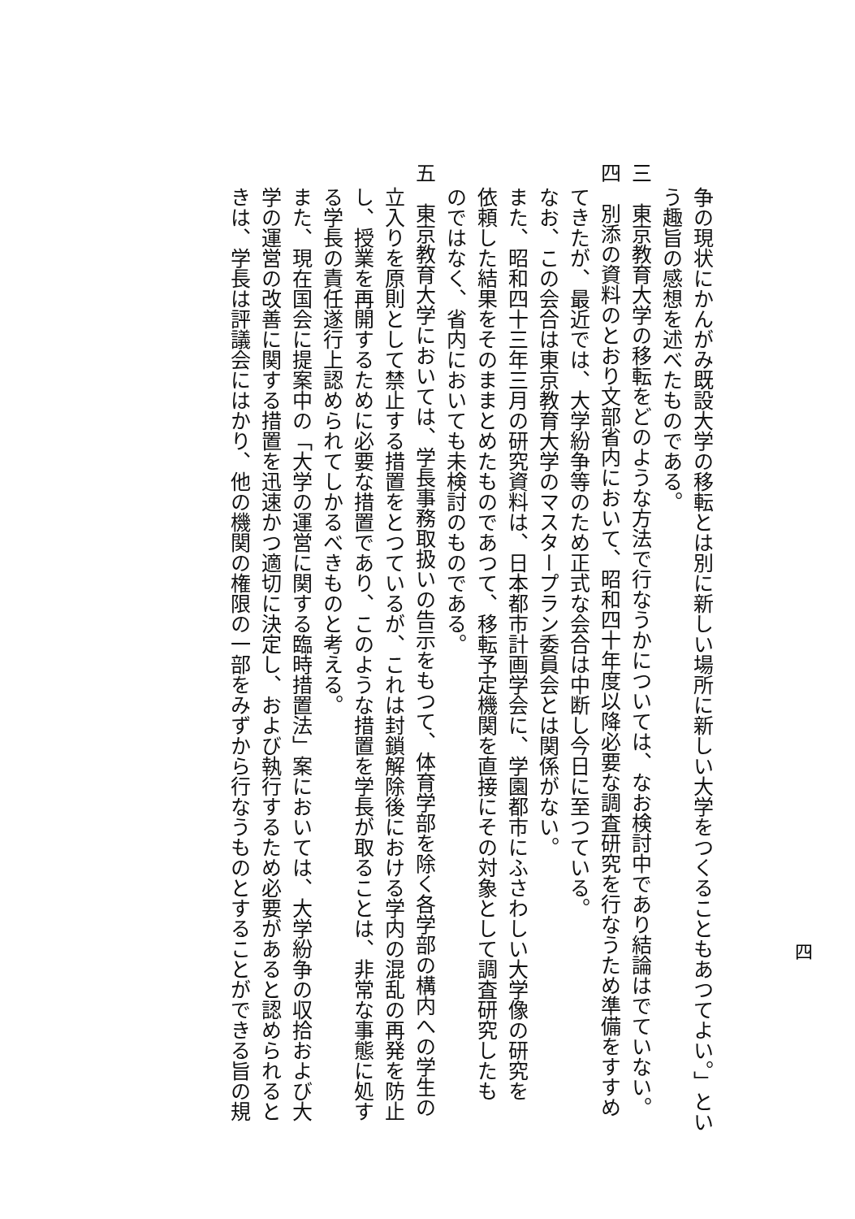四
争の現状にかんがみ既設大学の移転とは別に新しい場所に新しい大学をつくることもあつてよい。」とい
う趣旨の感想を述べたものである。
三　東京教育大学の移転をどのような方法で行なうかについては、なお検討中であり結論はでていない。
四　別添の資料のとおり文部省内において、昭和四十年度以降必要な調査研究を行なうため準備をすすめ
てきたが、最近では、大学紛争等のため正式な会合は中断し今日に至つている。
なお、この会合は東京教育大学のマスタープラン委員会とは関係がない。
また、昭和四十三年三月の研究資料は、日本都市計画学会に、学園都市にふさわしい大学像の研究を
依頼した結果をそのままとめたものであつて、移転予定機関を直接にその対象として調査研究したも
のではなく、省内においても未検討のものである。
五　東京教育大学においては、学長事務取扱いの告示をもつて、体育学部を除く各学部の構内への学生の
立入りを原則として禁止する措置をとつているが、これは封鎖解除後における学内の混乱の再発を防止
し、授業を再開するために必要な措置であり、このような措置を学長が取ることは、非常な事態に処す
る学長の責任遂行上認められてしかるべきものと考える。
また、現在国会に提案中の「大学の運営に関する臨時措置法」案においては、大学紛争の収拾および大
学の運営の改善に関する措置を迅速かつ適切に決定し、および執行するため必要があると認められると
きは、学長は評議会にはかり、他の機関の権限の一部をみずから行なうものとすることができる旨の規